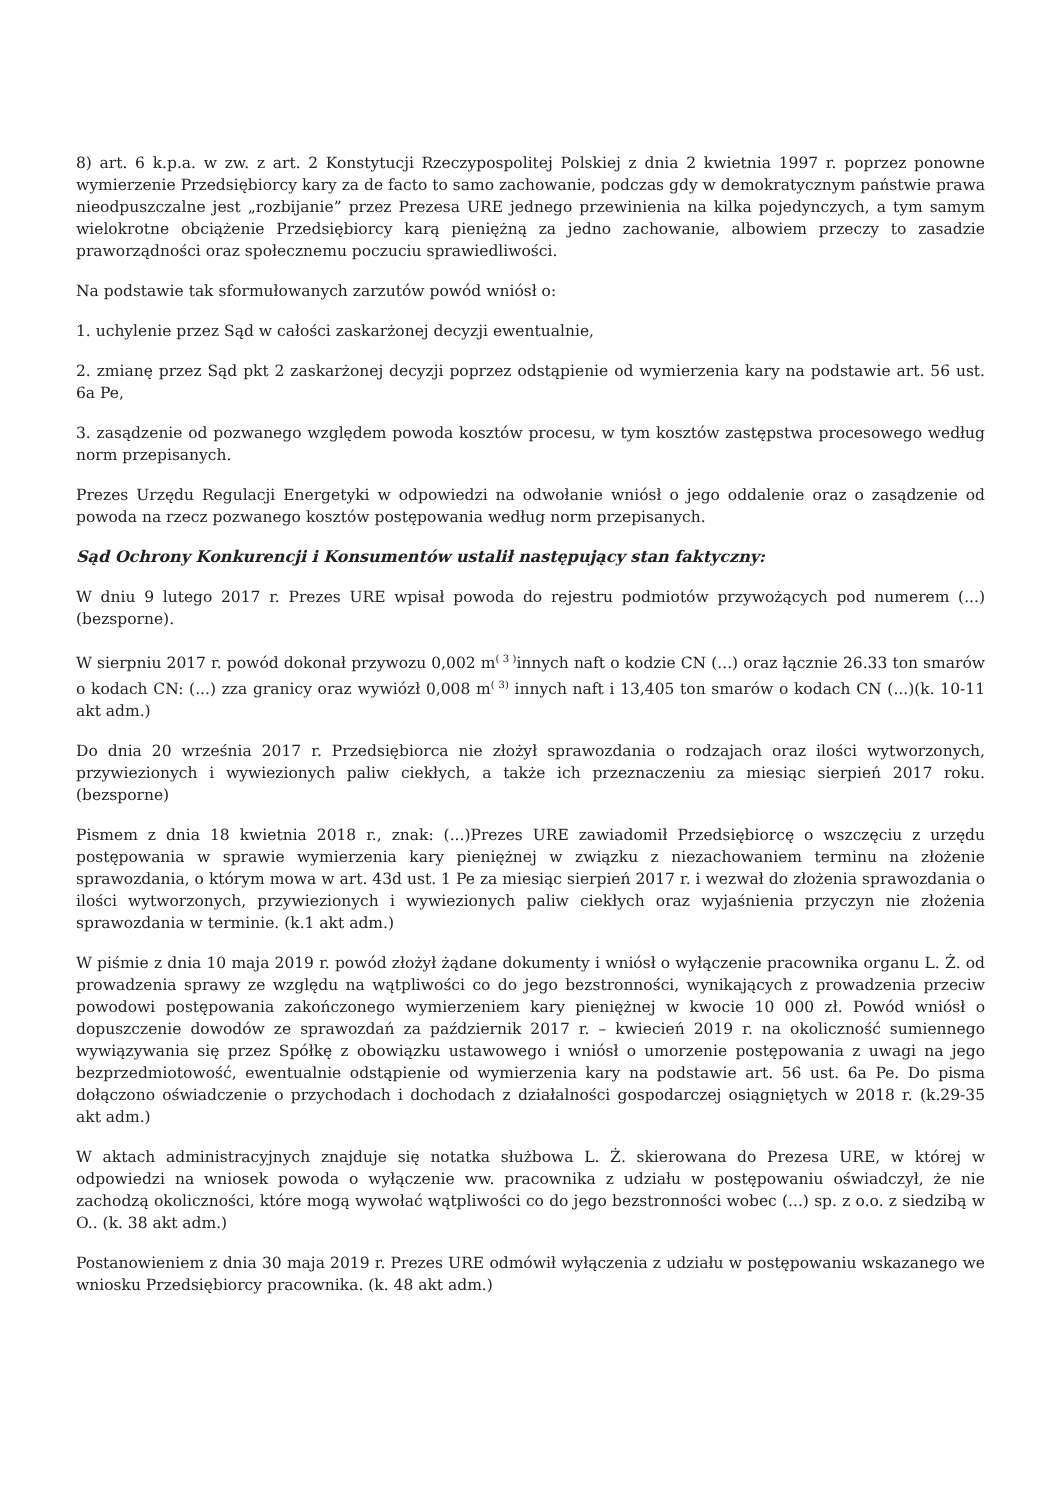8) art. 6 k.p.a. w zw. z art. 2 Konstytucji Rzeczypospolitej Polskiej z dnia 2 kwietnia 1997 r. poprzez ponowne wymierzenie Przedsiębiorcy kary za de facto to samo zachowanie, podczas gdy w demokratycznym państwie prawa nieodpuszczalne jest „rozbijanie” przez Prezesa URE jednego przewinienia na kilka pojedynczych, a tym samym wielokrotne obciążenie Przedsiębiorcy karą pieniężną za jedno zachowanie, albowiem przeczy to zasadzie praworządności oraz społecznemu poczuciu sprawiedliwości.
Na podstawie tak sformułowanych zarzutów powód wniósł o:
1. uchylenie przez Sąd w całości zaskarżonej decyzji ewentualnie,
2. zmianę przez Sąd pkt 2 zaskarżonej decyzji poprzez odstąpienie od wymierzenia kary na podstawie art. 56 ust. 6a Pe,
3. zasądzenie od pozwanego względem powoda kosztów procesu, w tym kosztów zastępstwa procesowego według norm przepisanych.
Prezes Urzędu Regulacji Energetyki w odpowiedzi na odwołanie wniósł o jego oddalenie oraz o zasądzenie od powoda na rzecz pozwanego kosztów postępowania według norm przepisanych.
Sąd Ochrony Konkurencji i Konsumentów ustalił następujący stan faktyczny:
W dniu 9 lutego 2017 r. Prezes URE wpisał powoda do rejestru podmiotów przywożących pod numerem (...) (bezsporne).
W sierpniu 2017 r. powód dokonał przywozu 0,002 m<sup>( 3 )</sup>innych naft o kodzie CN (...) oraz łącznie 26.33 ton smarów o kodach CN: (...) zza granicy oraz wywiózł 0,008 m<sup>( 3)</sup> innych naft i 13,405 ton smarów o kodach CN (...)(k. 10-11 akt adm.)
Do dnia 20 września 2017 r. Przedsiębiorca nie złożył sprawozdania o rodzajach oraz ilości wytworzonych, przywiezionych i wywiezionych paliw ciekłych, a także ich przeznaczeniu za miesiąc sierpień 2017 roku. (bezsporne)
Pismem z dnia 18 kwietnia 2018 r., znak: (...)Prezes URE zawiadomił Przedsiębiorcę o wszczęciu z urzędu postępowania w sprawie wymierzenia kary pieniężnej w związku z niezachowaniem terminu na złożenie sprawozdania, o którym mowa w art. 43d ust. 1 Pe za miesiąc sierpień 2017 r. i wezwał do złożenia sprawozdania o ilości wytworzonych, przywiezionych i wywiezionych paliw ciekłych oraz wyjaśnienia przyczyn nie złożenia sprawozdania w terminie. (k.1 akt adm.)
W piśmie z dnia 10 maja 2019 r. powód złożył żądane dokumenty i wniósł o wyłączenie pracownika organu L. Ż. od prowadzenia sprawy ze względu na wątpliwości co do jego bezstronności, wynikających z prowadzenia przeciw powodowi postępowania zakończonego wymierzeniem kary pieniężnej w kwocie 10 000 zł. Powód wniósł o dopuszczenie dowodów ze sprawozdań za październik 2017 r. – kwiecień 2019 r. na okoliczność sumiennego wywiązywania się przez Spółkę z obowiązku ustawowego i wniósł o umorzenie postępowania z uwagi na jego bezprzedmiotowość, ewentualnie odstąpienie od wymierzenia kary na podstawie art. 56 ust. 6a Pe. Do pisma dołączono oświadczenie o przychodach i dochodach z działalności gospodarczej osiągniętych w 2018 r. (k.29-35 akt adm.)
W aktach administracyjnych znajduje się notatka służbowa L. Ż. skierowana do Prezesa URE, w której w odpowiedzi na wniosek powoda o wyłączenie ww. pracownika z udziału w postępowaniu oświadczył, że nie zachodzą okoliczności, które mogą wywołać wątpliwości co do jego bezstronności wobec (...) sp. z o.o. z siedzibą w O.. (k. 38 akt adm.)
Postanowieniem z dnia 30 maja 2019 r. Prezes URE odmówił wyłączenia z udziału w postępowaniu wskazanego we wniosku Przedsiębiorcy pracownika. (k. 48 akt adm.)